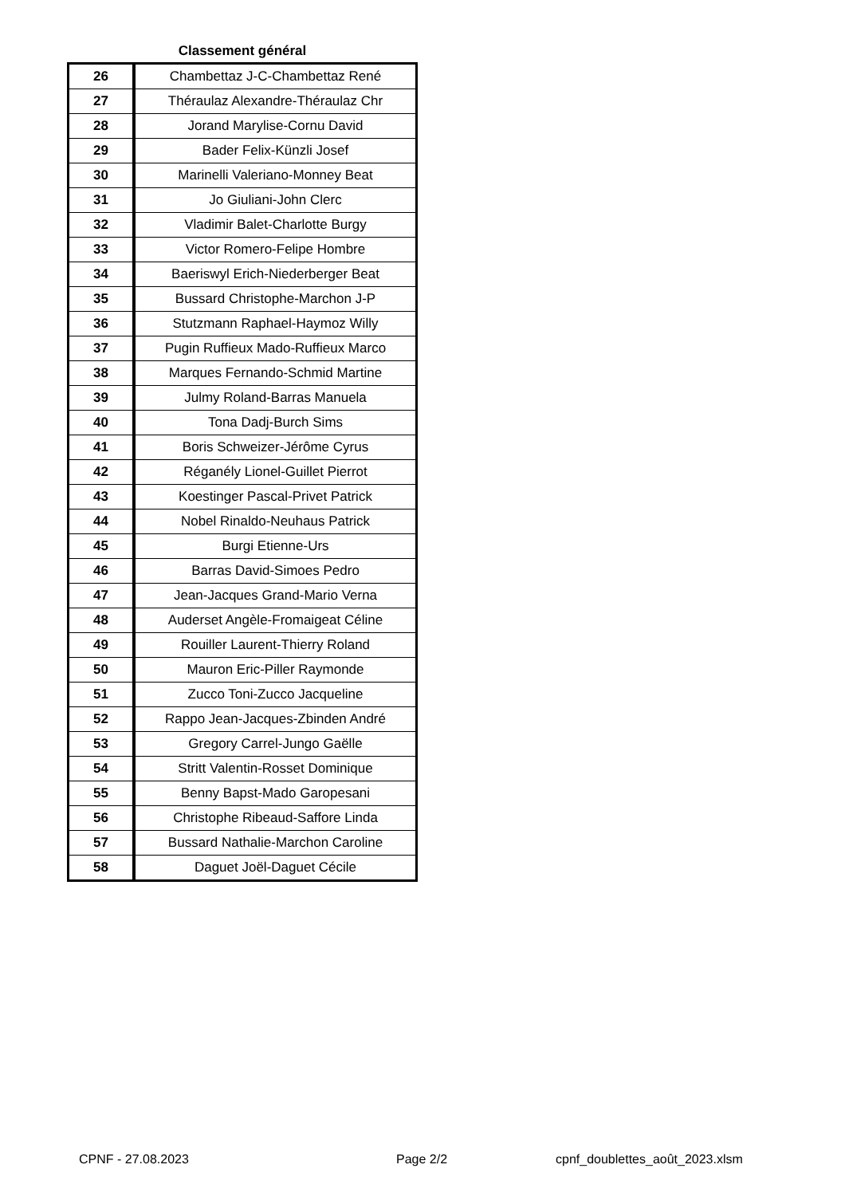Classement général
| 26 | Chambettaz J-C-Chambettaz René |
| 27 | Théraulaz Alexandre-Théraulaz Chr |
| 28 | Jorand Marylise-Cornu David |
| 29 | Bader Felix-Künzli Josef |
| 30 | Marinelli Valeriano-Monney Beat |
| 31 | Jo Giuliani-John Clerc |
| 32 | Vladimir Balet-Charlotte Burgy |
| 33 | Victor Romero-Felipe Hombre |
| 34 | Baeriswyl Erich-Niederberger Beat |
| 35 | Bussard Christophe-Marchon J-P |
| 36 | Stutzmann Raphael-Haymoz Willy |
| 37 | Pugin Ruffieux Mado-Ruffieux Marco |
| 38 | Marques Fernando-Schmid Martine |
| 39 | Julmy Roland-Barras Manuela |
| 40 | Tona Dadj-Burch Sims |
| 41 | Boris Schweizer-Jérôme Cyrus |
| 42 | Réganély Lionel-Guillet Pierrot |
| 43 | Koestinger Pascal-Privet Patrick |
| 44 | Nobel Rinaldo-Neuhaus Patrick |
| 45 | Burgi Etienne-Urs |
| 46 | Barras David-Simoes Pedro |
| 47 | Jean-Jacques Grand-Mario Verna |
| 48 | Auderset Angèle-Fromaigeat Céline |
| 49 | Rouiller Laurent-Thierry Roland |
| 50 | Mauron Eric-Piller Raymonde |
| 51 | Zucco Toni-Zucco Jacqueline |
| 52 | Rappo Jean-Jacques-Zbinden André |
| 53 | Gregory Carrel-Jungo Gaëlle |
| 54 | Stritt Valentin-Rosset Dominique |
| 55 | Benny Bapst-Mado Garopesani |
| 56 | Christophe Ribeaud-Saffore Linda |
| 57 | Bussard Nathalie-Marchon Caroline |
| 58 | Daguet Joël-Daguet Cécile |
CPNF - 27.08.2023 Page 2/2 cpnf_doublettes_août_2023.xlsm